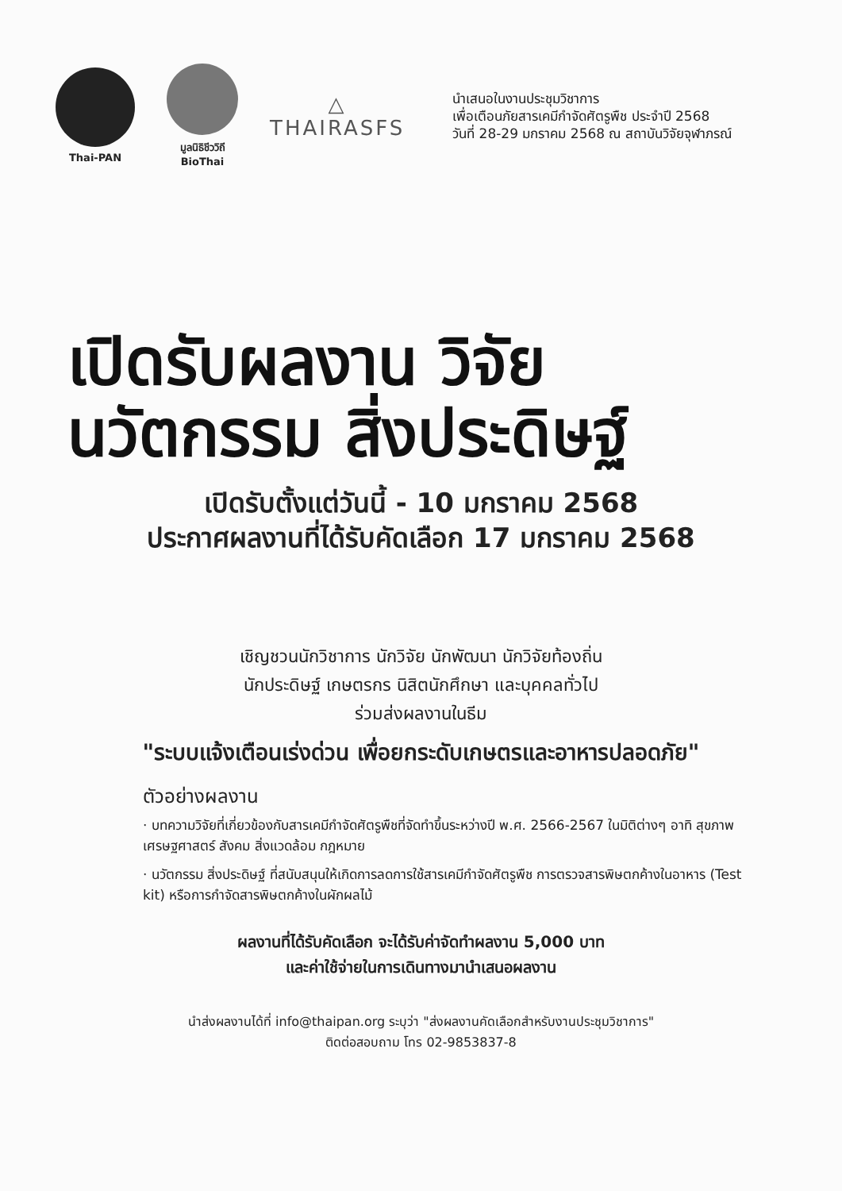Thai-PAN
มูลนิธิชีววิถี
BioThai
△
THAIRASFS
นำเสนอในงานประชุมวิชาการ
เพื่อเตือนภัยสารเคมีกำจัดศัตรูพืช ประจำปี 2568
วันที่ 28-29 มกราคม 2568 ณ สถาบันวิจัยจุฬาภรณ์
เปิดรับผลงาน วิจัย
นวัตกรรม สิ่งประดิษฐ์
เปิดรับตั้งแต่วันนี้ - 10 มกราคม 2568
ประกาศผลงานที่ได้รับคัดเลือก 17 มกราคม 2568
เชิญชวนนักวิชาการ นักวิจัย นักพัฒนา นักวิจัยท้องถิ่น
นักประดิษฐ์ เกษตรกร นิสิตนักศึกษา และบุคคลทั่วไป
ร่วมส่งผลงานในธีม
"ระบบแจ้งเตือนเร่งด่วน เพื่อยกระดับเกษตรและอาหารปลอดภัย"
ตัวอย่างผลงาน
· บทความวิจัยที่เกี่ยวข้องกับสารเคมีกำจัดศัตรูพืชที่จัดทำขึ้นระหว่างปี พ.ศ. 2566-2567 ในมิติต่างๆ อาทิ สุขภาพ เศรษฐศาสตร์ สังคม สิ่งแวดล้อม กฎหมาย
· นวัตกรรม สิ่งประดิษฐ์ ที่สนับสนุนให้เกิดการลดการใช้สารเคมีกำจัดศัตรูพืช การตรวจสารพิษตกค้างในอาหาร (Test kit) หรือการกำจัดสารพิษตกค้างในผักผลไม้
ผลงานที่ได้รับคัดเลือก จะได้รับค่าจัดทำผลงาน 5,000 บาท
และค่าใช้จ่ายในการเดินทางมานำเสนอผลงาน
นำส่งผลงานได้ที่ info@thaipan.org ระบุว่า "ส่งผลงานคัดเลือกสำหรับงานประชุมวิชาการ"
ติดต่อสอบถาม โทร 02-9853837-8